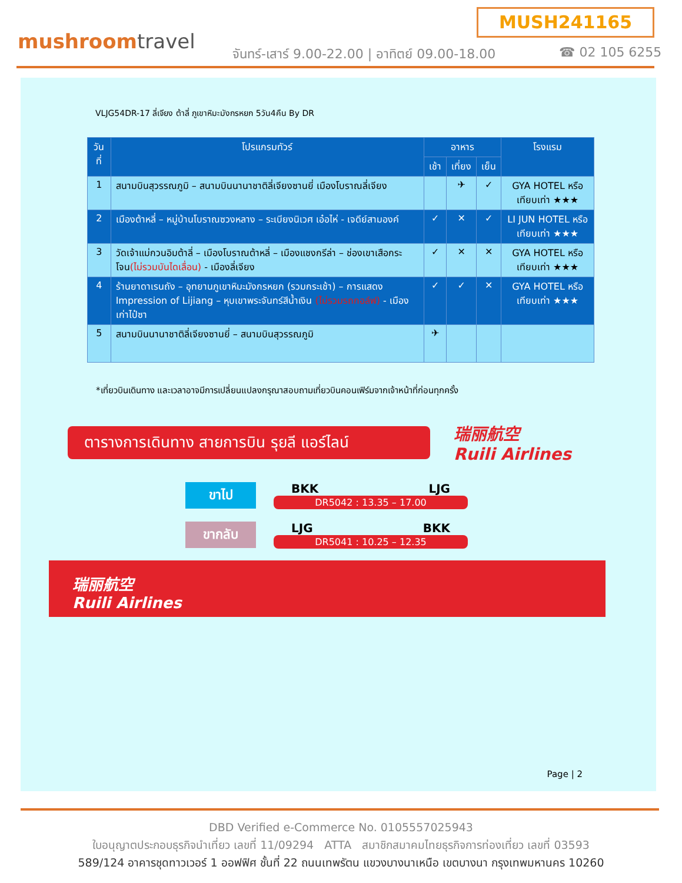MUSH241165
mushroomtravel
จันทร์-เสาร์ 9.00-22.00 | อาทิตย์ 09.00-18.00
☎ 02 105 6255
VLJG54DR-17 ลี่เจียง ต้าลี่ ภูเขาหิมะมังกรหยก 5วัน4คืน By DR
| วันที่ | โปรแกรมทัวร์ | อาหาร | | | โรงแรม |
| --- | --- | --- | --- | --- | --- |
| | | เช้า | เที่ยง | เย็น | |
| 1 | สนามบินสุวรรณภูมิ – สนามบินนานาชาติลี่เจียงซานยี่ เมืองโบราณลี่เจียง | | ✈ | ✓ | GYA HOTEL หรือเทียบเท่า ★★★ |
| 2 | เมืองต้าหลี่ – หมู่บ้านโบราณซวงหลาง – ระเบียงนิเวศ เอ๋อไห่ - เจดีย์สามองค์ | ✓ | ✕ | ✓ | LI JUN HOTEL หรือเทียบเท่า ★★★ |
| 3 | วัดเจ้าแม่กวนอิมต้าลี่ – เมืองโบราณต้าหลี่ – เมืองแชงกรีล่า – ช่องเขาเสือกระโจน (ไม่รวมบันไดเลื่อน) - เมืองลี่เจียง | ✓ | ✕ | ✕ | GYA HOTEL หรือเทียบเท่า ★★★ |
| 4 | ร้านยาดาเรนถัง – อุทยานภูเขาหิมะมังกรหยก (รวมกระเช้า) – การแสดง Impression of Lijiang – หุบเขาพระจันทร์สีน้ำเงิน (ไม่รวมรถกอล์ฟ) - เมืองเก่าไป๋ซา | ✓ | ✓ | ✕ | GYA HOTEL หรือเทียบเท่า ★★★ |
| 5 | สนามบินนานาชาติลี่เจียงซานยี่ – สนามบินสุวรรณภูมิ | ✈ | | | |
*เที่ยวบินเดินทาง และเวลาอาจมีการเปลี่ยนแปลงกรุณาสอบถามเที่ยวบินคอนเฟิร์มจากเจ้าหน้าที่ก่อนทุกครั้ง
ตารางการเดินทาง สายการบิน รุยลี แอร์ไลน์
瑞丽航空
Ruili Airlines
ขาไป
BKK LJG
DR5042 : 13.35 – 17.00
ขากลับ
LJG BKK
DR5041 : 10.25 – 12.35
瑞丽航空
Ruili Airlines
Page | 2
DBD Verified e-Commerce No. 0105557025943
ใบอนุญาตประกอบธุรกิจนำเที่ยว เลขที่ 11/09294 ATTA สมาชิกสมาคมไทยธุรกิจการท่องเที่ยว เลขที่ 03593
589/124 อาคารชุดทาวเวอร์ 1 ออฟฟิศ ชั้นที่ 22 ถนนเทพรัตน แขวงบางนาเหนือ เขตบางนา กรุงเทพมหานคร 10260